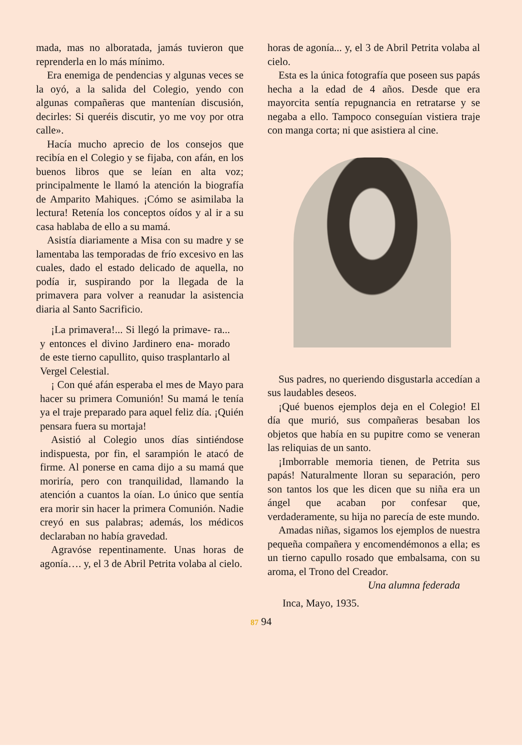mada, mas no alboratada, jamás tuvieron que reprenderla en lo más mínimo.
Era enemiga de pendencias y algunas veces se la oyó, a la salida del Colegio, yendo con algunas compañeras que mantenían discusión, decirles: Si queréis discutir, yo me voy por otra calle».
Hacía mucho aprecio de los consejos que recibía en el Colegio y se fijaba, con afán, en los buenos libros que se leían en alta voz; principalmente le llamó la atención la biografía de Amparito Mahiques. ¡Cómo se asimilaba la lectura! Retenía los conceptos oídos y al ir a su casa hablaba de ello a su mamá.
Asistía diariamente a Misa con su madre y se lamentaba las temporadas de frío excesivo en las cuales, dado el estado delicado de aquella, no podía ir, suspirando por la llegada de la primavera para volver a reanudar la asistencia diaria al Santo Sacrificio.
¡La primavera!... Si llegó la primave- ra... y entonces el divino Jardinero ena- morado de este tierno capullito, quiso trasplantarlo al Vergel Celestial.
¡ Con qué afán esperaba el mes de Mayo para hacer su primera Comunión! Su mamá le tenía ya el traje preparado para aquel feliz día. ¡Quién pensara fuera su mortaja!
Asistió al Colegio unos días sintiéndose indispuesta, por fin, el sarampión le atacó de firme. Al ponerse en cama dijo a su mamá que moriría, pero con tranquilidad, llamando la atención a cuantos la oían. Lo único que sentía era morir sin hacer la primera Comunión. Nadie creyó en sus palabras; además, los médicos declaraban no había gravedad.
Agravóse repentinamente. Unas horas de agonía…. y, el 3 de Abril Petrita volaba al cielo.
horas de agonía... y, el 3 de Abril Petrita volaba al cielo.
Esta es la única fotografía que poseen sus papás hecha a la edad de 4 años. Desde que era mayorcita sentía repugnancia en retratarse y se negaba a ello. Tampoco conseguían vistiera traje con manga corta; ni que asistiera al cine.
Sus padres, no queriendo disgustarla accedían a sus laudables deseos.
¡Qué buenos ejemplos deja en el Colegio! El día que murió, sus compañeras besaban los objetos que había en su pupitre como se veneran las reliquias de un santo.
¡Imborrable memoria tienen, de Petrita sus papás! Naturalmente lloran su separación, pero son tantos los que les dicen que su niña era un ángel que acaban por confesar que, verdaderamente, su hija no parecía de este mundo.
Amadas niñas, sigamos los ejemplos de nuestra pequeña compañera y encomendémonos a ella; es un tierno capullo rosado que embalsama, con su aroma, el Trono del Creador.
Una alumna federada
Inca, Mayo, 1935.
87 94